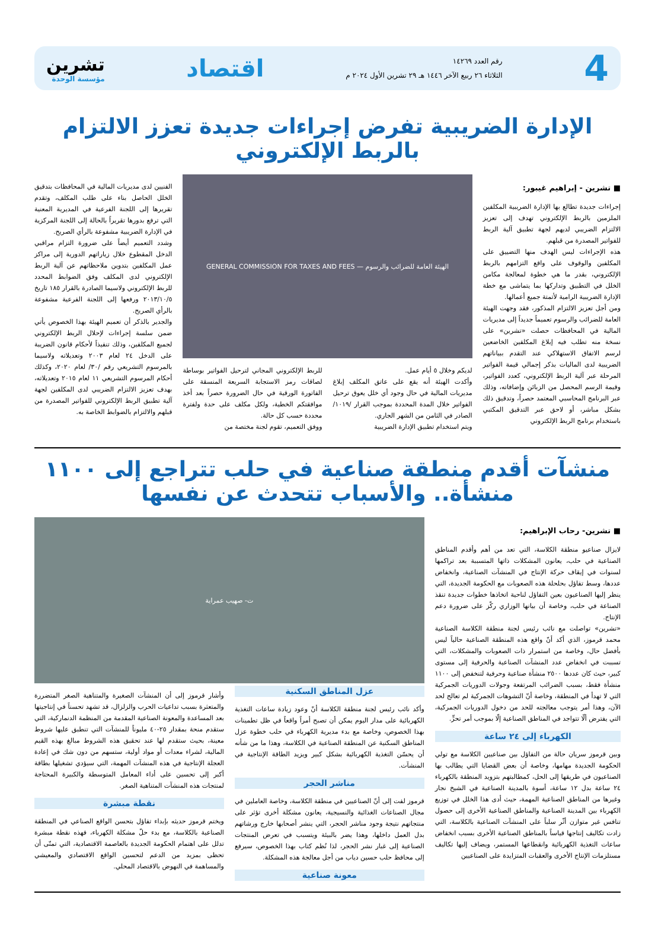4
رقم العدد ١٤٢٦٩
الثلاثاء ٢٦ ربيع الآخر ١٤٤٦ هـ ٢٩ تشرين الأول ٢٠٢٤ م
اقتصاد
تشرين
مؤسسة الوحدة
الإدارة الضريبية تفرض إجراءات جديدة تعزز الالتزام بالربط الإلكتروني
■ تشرين - إبراهيم غيبور:
إجراءات جديدة تطالع بها الإدارة الضريبية المكلفين الملزمين بالربط الإلكتروني تهدف إلى تعزيز الالتزام الضريبي لديهم لجهة تطبيق آلية الربط للفواتير المصدرة من قبلهم.
هذه الإجراءات ليس الهدف منها التضييق على المكلفين والوقوف على واقع التزامهم بالربط الإلكتروني، بقدر ما هي خطوة لمعالجة مكامن الخلل في التطبيق وتداركها بما يتماشى مع خطة الإدارة الضريبية الرامية لأتمتة جميع أعمالها.
ومن أجل تعزيز الالتزام المذكور، فقد وجهت الهيئة العامة للضرائب والرسوم تعميماً جديداً إلى مديريات المالية في المحافظات حصلت «تشرين» على نسخة منه تطلب فيه إبلاغ المكلفين الخاضعين لرسم الاتفاق الاستهلاكي عند التقدم ببياناتهم الضريبية لدى الماليات بذكر إجمالي قيمة الفواتير المرحلة عبر آلية الربط الإلكتروني، كعدد الفواتير، وقيمة الرسم المحصل من الزبائن وإضافاته، وذلك عبر البرنامج المحاسبي المعتمد حصراً، وتدقيق ذلك بشكل مباشر، أو لاحق عبر التدقيق المكتبي باستخدام برنامج الربط الإلكتروني
الهيئة العامة للضرائب والرسوم — GENERAL COMMISSION FOR TAXES AND FEES
لديكم وخلال ٥ أيام عمل.
وأكدت الهيئة أنه يقع على عاتق المكلف إبلاغ مديريات المالية في حال وجود أي خلل يعوق ترحيل الفواتير خلال المدة المحددة بموجب القرار /١٠١٩/ الصادر في الثامن من الشهر الجاري.
ويتم استخدام تطبيق الإدارة الضريبية
للربط الإلكتروني المجاني لترحيل الفواتير بوساطة لصاقات رمز الاستجابة السريعة المنسقة على الفاتورة الورقية في حال الضرورة حصراً بعد أخذ موافقتكم الخطية، ولكل مكلف على حدة ولفترة محددة حسب كل حالة.
ووفق التعميم، تقوم لجنة مختصة من
الفنيين لدى مديريات المالية في المحافظات بتدقيق الخلل الحاصل بناء على طلب المكلف، وتقدم تقريرها إلى اللجنة الفرعية في المديرية المعنية التي ترفع بدورها تقريراً بالحالة إلى اللجنة المركزية في الإدارة الضريبية مشفوعة بالرأي الصريح.
وشدد التعميم أيضاً على ضرورة التزام مراقبي الدخل المقطوع خلال زياراتهم الدورية إلى مراكز عمل المكلفين بتدوين ملاحظاتهم عن آلية الربط الإلكتروني لدى المكلف وفق الضوابط المحدد للربط الإلكتروني ولاسيما الصادرة بالقرار ١٨٥ تاريخ ٢٠١٣/١٠/٥ ورفعها إلى اللجنة الفرعية مشفوعة بالرأي الصريح.
والجدير بالذكر أن تعميم الهيئة بهذا الخصوص يأتي ضمن سلسة إجراءات لإحلال الربط الإلكتروني لجميع المكلفين، وذلك تنفيذاً لأحكام قانون الضريبة على الدخل ٢٤ لعام ٢٠٠٣ وتعديلاته ولاسيما بالمرسوم التشريعي رقم /٣٠/ لعام ٢٠٢٠، وكذلك أحكام المرسوم التشريعي ١١ لعام ٢٠١٥ وتعديلاته، بهدف تعزيز الالتزام الضريبي لدى المكلفين لجهة آلية تطبيق الربط الإلكتروني للفواتير المصدرة من قبلهم والالتزام بالضوابط الخاصة به.
منشآت أقدم منطقة صناعية في حلب تتراجع إلى ١١٠٠ منشأة.. والأسباب تتحدث عن نفسها
■ تشرين- رحاب الإبراهيم:
لايزال صناعيو منطقة الكلاسة، التي تعد من أهم وأقدم المناطق الصناعية في حلب، يعانون المشكلات ذاتها المتسببة بعد تراكمها لسنوات في إيقاف حركة الإنتاج في المنشآت الصناعية، وانخفاض عددها، وسط تفاؤل بحلحلة هذه الصعوبات مع الحكومة الجديدة، التي ينظر إليها الصناعيون بعين التفاؤل لناحية اتخاذها خطوات جديدة تنقذ الصناعة في حلب، وخاصة أن بيانها الوزاري ركّز على ضرورة دعم الإنتاج.
«تشرين» تواصلت مع نائب رئيس لجنة منطقة الكلاسة الصناعية محمد قرموز، الذي أكد أنّ واقع هذه المنطقة الصناعية حالياً ليس بأفضل حال، وخاصة من استمرار ذات الصعوبات والمشكلات، التي تسببت في انخفاض عدد المنشآت الصناعية والحرفية إلى مستوى كبير، حيث كان عددها ٢٥٠٠ منشأة صناعية وحرفية لتنخفض إلى ١١٠٠ منشأة فقط، بسبب الضرائب المرتفعة وجولات الدوريات الجمركية التي لا تهدأ في المنطقة، وخاصة أنّ التشوهات الجمركية لم تعالج لحد الآن، وهذا أمر يتوجب معالجته للحد من دخول الدوريات الجمركية، التي يفترض ألّا تتواجد في المناطق الصناعية إلّا بموجب أمر تحرٍّ.
الكهرباء إلى ٢٤ ساعة
وبين قرموز سريان حالة من التفاؤل بين صناعيين الكلاسة مع تولي الحكومة الجديدة مهامها، وخاصة أن بعض القضايا التي يطالب بها الصناعيون في طريقها إلى الحل، كمطالبتهم بتزويد المنطقة بالكهرباء ٢٤ ساعة بدل ١٢ ساعة، أسوة بالمدينة الصناعية في الشيخ نجار وغيرها من المناطق الصناعية المهمة، حيث أدى هذا الخلل في توزيع الكهرباء بين المدينة الصناعية والمناطق الصناعية الأخرى إلى حصول تنافس غير متوازن أثّر سلباً على المنشآت الصناعية بالكلاسة، التي زادت تكاليف إنتاجها قياساً بالمناطق الصناعية الأخرى بسبب انخفاض ساعات التغذية الكهربائية وانقطاعها المستمر، ويضاف إليها تكاليف مستلزمات الإنتاج الأخرى والعقبات المتزايدة على الصناعيين
ت- صهيب عمراية
عزل المناطق السكنية
وأكد نائب رئيس لجنة منطقة الكلاسة أنّ وعود زيادة ساعات التغذية الكهربائية على مدار اليوم يمكن أن تصبح أمراً واقعاً في ظل تطمينات بهذا الخصوص، وخاصة مع بدء مديرية الكهرباء في حلب خطوة عزل المناطق السكنية عن المنطقة الصناعية في الكلاسة، وهذا ما من شأنه أن يحسّن التغذية الكهربائية بشكل كبير ويزيد الطاقة الإنتاجية في المنشآت.
مناشر الحجر
قرموز لفت إلى أنّ الصناعيين في منطقة الكلاسة، وخاصة العاملين في مجال الصناعات الغذائية والنسيجية، يعانون مشكلة أخرى تؤثر على منتجاتهم نتيجة وجود مناشر الحجر، التي ينشر أصحابها خارج ورشاتهم بدل العمل داخلها، وهذا يضر بالبيئة ويتسبب في تعرض المنتجات الصناعية إلى غبار نشر الحجر، لذا نُظم كتاب بهذا الخصوص، سيرفع إلى محافظ حلب حسين دياب من أجل معالجة هذه المشكلة.
معونة صناعية
وأشار قرموز إلى أن المنشآت الصغيرة والمتناهية الصغر المتضررة والمتعثرة بسبب تداعيات الحرب والزلزال، قد تشهد تحسناً في إنتاجيتها بعد المساعدة والمعونة الصناعية المقدمة من المنظمة الدنماركية، التي ستقدم منحة بمقدار ٢٥-٤٠ مليوناً للمنشآت التي تنطبق عليها شروط معينة، بحيث ستقدم لها عند تحقيق هذه الشروط مبالغ بهذه القيم المالية، لشراء معدات أو مواد أولية، ستسهم من دون شك في إعادة العجلة الإنتاجية في هذه المنشآت المهمة، التي سيؤدي تشغيلها بطاقة أكبر إلى تحسين على أداء المعامل المتوسطة والكبيرة المحتاجة لمنتجات هذه المنشآت المتناهية الصغر.
نقطة مبشرة
ويختم قرموز حديثه بإبداء تفاؤل بتحسن الواقع الصناعي في المنطقة الصناعية بالكلاسة، مع بدء حلّ مشكلة الكهرباء، فهذه نقطة مبشرة تدلل على اهتمام الحكومة الجديدة بالعاصمة الاقتصادية، التي تمنّى أن تحظى بمزيد من الدعم لتحسين الواقع الاقتصادي والمعيشي والمساهمة في النهوض بالاقتصاد المحلي.